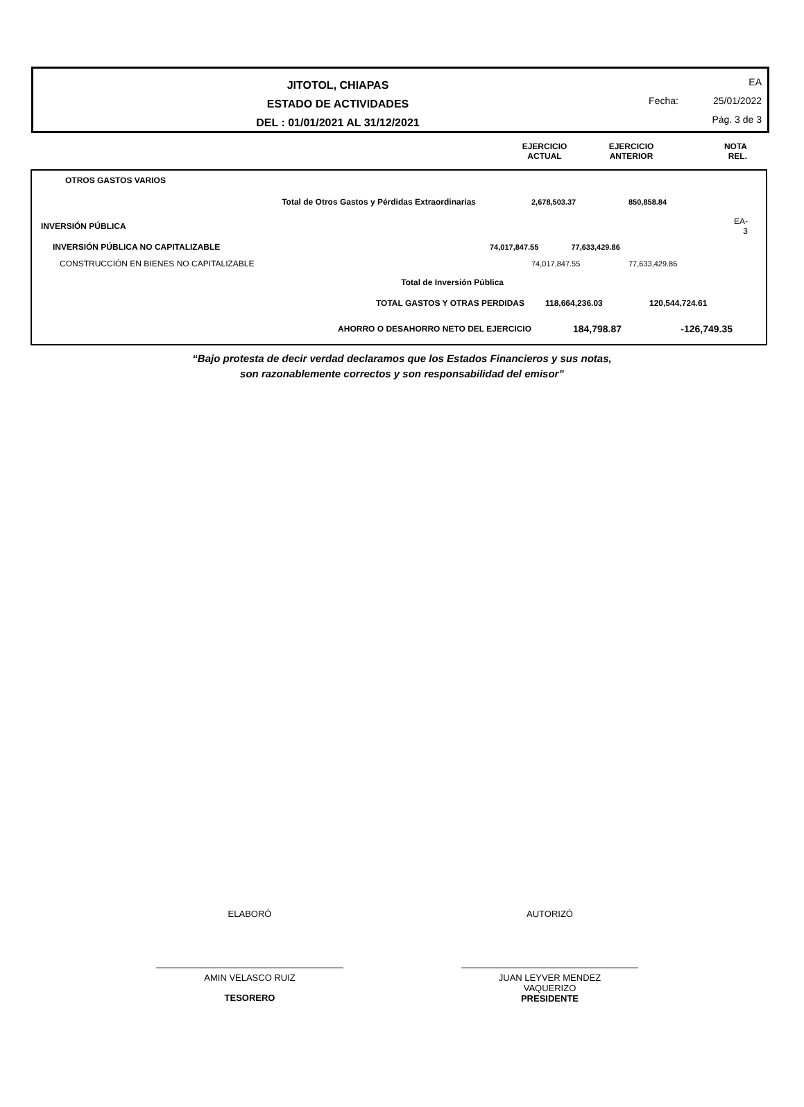JITOTOL, CHIAPAS
ESTADO DE ACTIVIDADES
DEL : 01/01/2021 AL 31/12/2021
EA
Fecha: 25/01/2022
Pág. 3 de 3
| | EJERCICIO ACTUAL | EJERCICIO ANTERIOR | NOTA REL. |
| --- | --- | --- | --- |
| OTROS GASTOS VARIOS | | | |
| Total de Otros Gastos y Pérdidas Extraordinarias | 2,678,503.37 | 850,858.84 | |
| INVERSIÓN PÚBLICA | | | EA-3 |
| INVERSIÓN PÚBLICA NO CAPITALIZABLE | 74,017,847.55 77,633,429.86 | | |
| CONSTRUCCIÓN EN BIENES NO CAPITALIZABLE | 74,017,847.55 | 77,633,429.86 | |
| Total de Inversión Pública | | | |
| TOTAL GASTOS Y OTRAS PERDIDAS | 118,664,236.03 | 120,544,724.61 | |
| AHORRO O DESAHORRO NETO DEL EJERCICIO | 184,798.87 | -126,749.35 | |
“Bajo protesta de decir verdad declaramos que los Estados Financieros y sus notas,
son razonablemente correctos y son responsabilidad del emisor”
ELABORÓ
AMIN VELASCO RUIZ
TESORERO
AUTORIZÓ
JUAN LEYVER MENDEZ
VAQUERIZO
PRESIDENTE